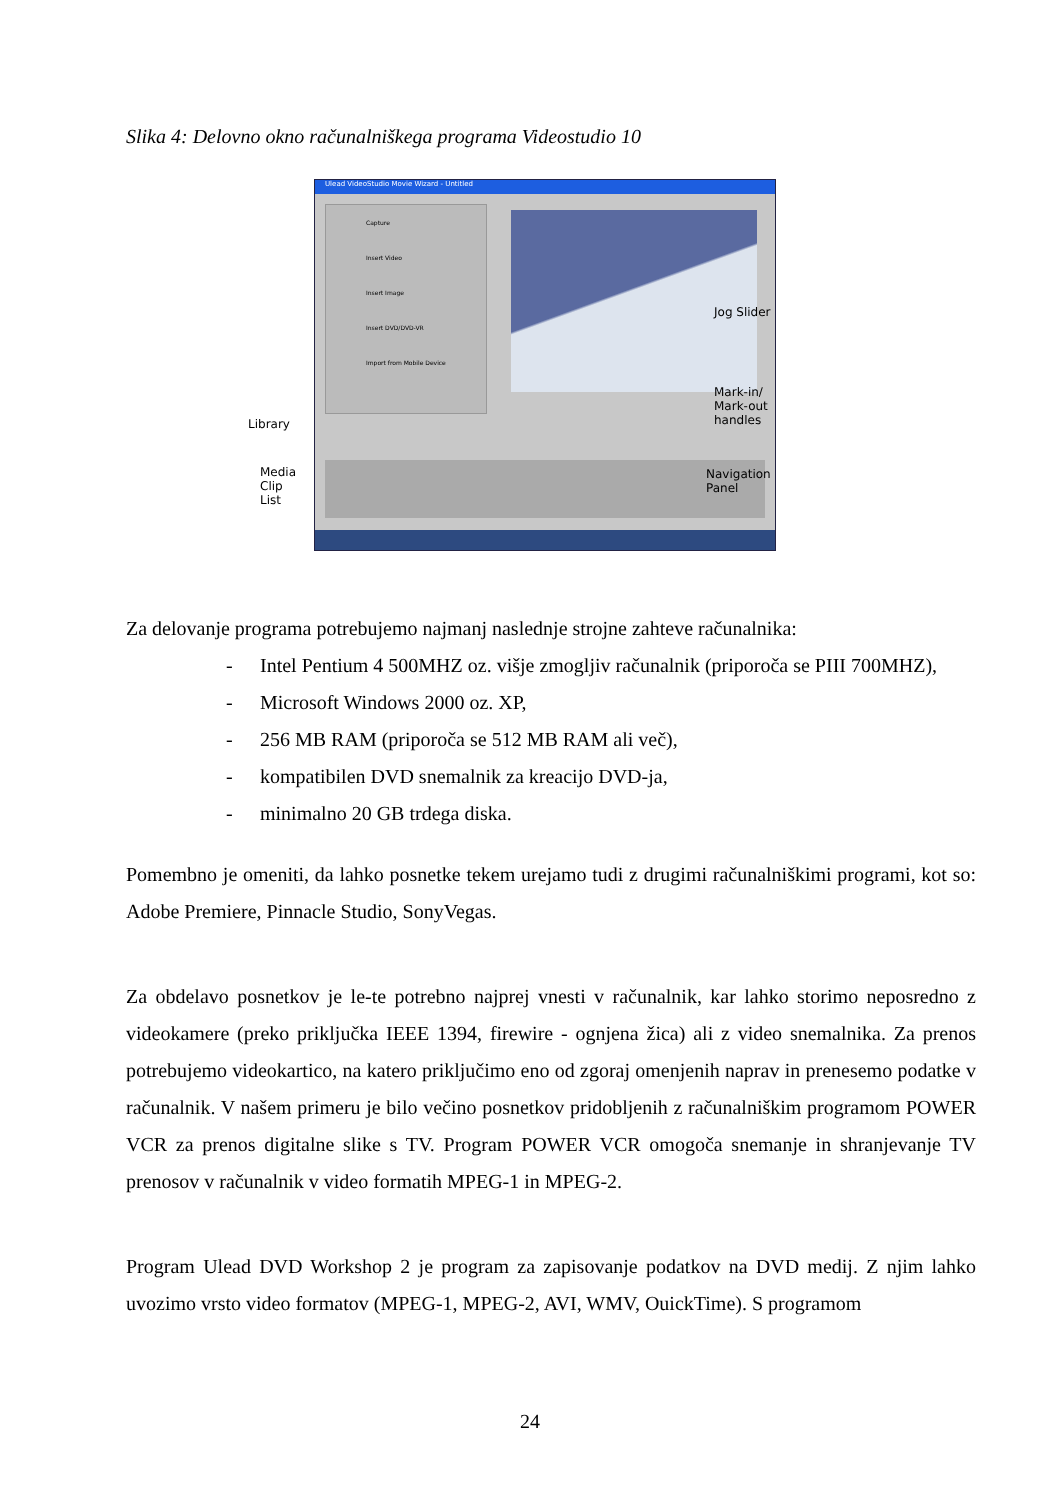Slika 4: Delovno okno računalniškega programa Videostudio 10
Ulead VideoStudio Movie Wizard - Untitled
Capture
Insert Video
Insert Image
Insert DVD/DVD-VR
Import from Mobile Device
Jog Slider
Mark-in/
Mark-out
handles
Navigation
Panel
Library
Media
Clip
List
Za delovanje programa potrebujemo najmanj naslednje strojne zahteve računalnika:
- Intel Pentium 4 500MHZ oz. višje zmogljiv računalnik (priporoča se PIII 700MHZ),
- Microsoft Windows 2000 oz. XP,
- 256 MB RAM (priporoča se 512 MB RAM ali več),
- kompatibilen DVD snemalnik za kreacijo DVD-ja,
- minimalno 20 GB trdega diska.
Pomembno je omeniti, da lahko posnetke tekem urejamo tudi z drugimi računalniškimi programi, kot so: Adobe Premiere, Pinnacle Studio, SonyVegas.
Za obdelavo posnetkov je le-te potrebno najprej vnesti v računalnik, kar lahko storimo neposredno z videokamere (preko priključka IEEE 1394, firewire - ognjena žica) ali z video snemalnika. Za prenos potrebujemo videokartico, na katero priključimo eno od zgoraj omenjenih naprav in prenesemo podatke v računalnik. V našem primeru je bilo večino posnetkov pridobljenih z računalniškim programom POWER VCR za prenos digitalne slike s TV. Program POWER VCR omogoča snemanje in shranjevanje TV prenosov v računalnik v video formatih MPEG-1 in MPEG-2.
Program Ulead DVD Workshop 2 je program za zapisovanje podatkov na DVD medij. Z njim lahko uvozimo vrsto video formatov (MPEG-1, MPEG-2, AVI, WMV, OuickTime). S programom
24